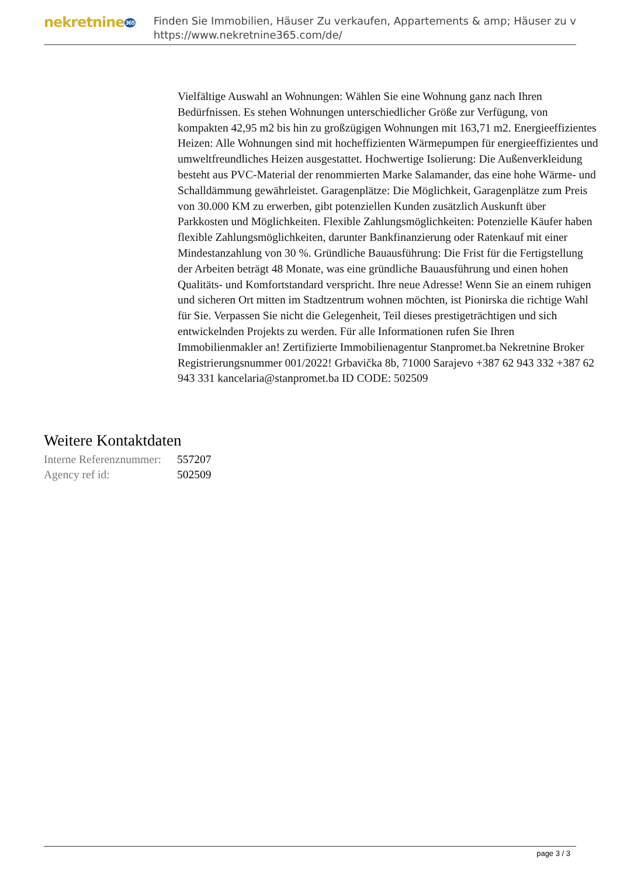nekretnine365
Finden Sie Immobilien, Häuser Zu verkaufen, Appartements & amp; Häuser zu v
https://www.nekretnine365.com/de/
Vielfältige Auswahl an Wohnungen: Wählen Sie eine Wohnung ganz nach Ihren Bedürfnissen. Es stehen Wohnungen unterschiedlicher Größe zur Verfügung, von kompakten 42,95 m2 bis hin zu großzügigen Wohnungen mit 163,71 m2. Energieeffizientes Heizen: Alle Wohnungen sind mit hocheffizienten Wärmepumpen für energieeffizientes und umweltfreundliches Heizen ausgestattet. Hochwertige Isolierung: Die Außenverkleidung besteht aus PVC-Material der renommierten Marke Salamander, das eine hohe Wärme- und Schalldämmung gewährleistet. Garagenplätze: Die Möglichkeit, Garagenplätze zum Preis von 30.000 KM zu erwerben, gibt potenziellen Kunden zusätzlich Auskunft über Parkkosten und Möglichkeiten. Flexible Zahlungsmöglichkeiten: Potenzielle Käufer haben flexible Zahlungsmöglichkeiten, darunter Bankfinanzierung oder Ratenkauf mit einer Mindestanzahlung von 30 %. Gründliche Bauausführung: Die Frist für die Fertigstellung der Arbeiten beträgt 48 Monate, was eine gründliche Bauausführung und einen hohen Qualitäts- und Komfortstandard verspricht. Ihre neue Adresse! Wenn Sie an einem ruhigen und sicheren Ort mitten im Stadtzentrum wohnen möchten, ist Pionirska die richtige Wahl für Sie. Verpassen Sie nicht die Gelegenheit, Teil dieses prestigeträchtigen und sich entwickelnden Projekts zu werden. Für alle Informationen rufen Sie Ihren Immobilienmakler an! Zertifizierte Immobilienagentur Stanpromet.ba Nekretnine Broker Registrierungsnummer 001/2022! Grbavička 8b, 71000 Sarajevo +387 62 943 332 +387 62 943 331 kancelaria@stanpromet.ba ID CODE: 502509
Weitere Kontaktdaten
| Interne Referenznummer: | 557207 |
| Agency ref id: | 502509 |
page 3 / 3